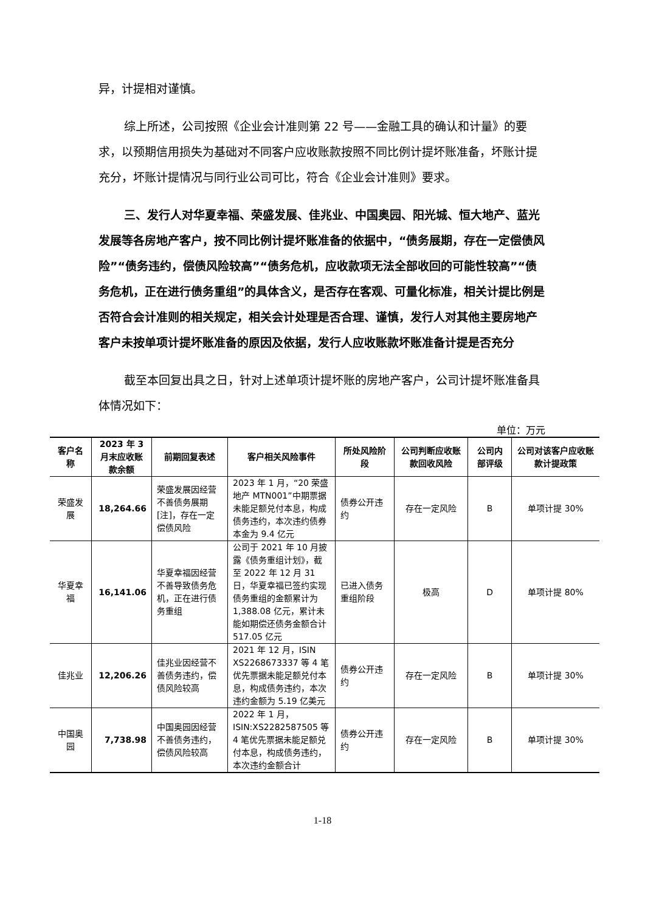异，计提相对谨慎。
综上所述，公司按照《企业会计准则第 22 号——金融工具的确认和计量》的要求，以预期信用损失为基础对不同客户应收账款按照不同比例计提坏账准备，坏账计提充分，坏账计提情况与同行业公司可比，符合《企业会计准则》要求。
三、发行人对华夏幸福、荣盛发展、佳兆业、中国奥园、阳光城、恒大地产、蓝光发展等各房地产客户，按不同比例计提坏账准备的依据中，“债务展期，存在一定偿债风险”“债务违约，偿债风险较高”“债务危机，应收款项无法全部收回的可能性较高”“债务危机，正在进行债务重组”的具体含义，是否存在客观、可量化标准，相关计提比例是否符合会计准则的相关规定，相关会计处理是否合理、谨慎，发行人对其他主要房地产客户未按单项计提坏账准备的原因及依据，发行人应收账款坏账准备计提是否充分
截至本回复出具之日，针对上述单项计提坏账的房地产客户，公司计提坏账准备具体情况如下：
单位：万元
| 客户名称 | 2023 年 3 月末应收账款余额 | 前期回复表述 | 客户相关风险事件 | 所处风险阶段 | 公司判断应收账款回收风险 | 公司内部评级 | 公司对该客户应收账款计提政策 |
| --- | --- | --- | --- | --- | --- | --- | --- |
| 荣盛发展 | 18,264.66 | 荣盛发展因经营不善债务展期[注]，存在一定偿债风险 | 2023 年 1 月，“20 荣盛地产 MTN001”中期票据未能足额兑付本息，构成债务违约，本次违约债券本金为 9.4 亿元 | 债券公开违约 | 存在一定风险 | B | 单项计提 30% |
| 华夏幸福 | 16,141.06 | 华夏幸福因经营不善导致债务危机，正在进行债务重组 | 公司于 2021 年 10 月披露《债务重组计划》，截至 2022 年 12 月 31 日，华夏幸福已签约实现债务重组的金额累计为 1,388.08 亿元，累计未能如期偿还债务金额合计 517.05 亿元 | 已进入债务重组阶段 | 极高 | D | 单项计提 80% |
| 佳兆业 | 12,206.26 | 佳兆业因经营不善债务违约，偿债风险较高 | 2021 年 12 月，ISIN XS2268673337 等 4 笔优先票据未能足额兑付本息，构成债务违约，本次违约金额为 5.19 亿美元 | 债券公开违约 | 存在一定风险 | B | 单项计提 30% |
| 中国奥园 | 7,738.98 | 中国奥园因经营不善债务违约，偿债风险较高 | 2022 年 1 月，ISIN:XS2282587505 等 4 笔优先票据未能足额兑付本息，构成债务违约，本次违约金额合计 | 债券公开违约 | 存在一定风险 | B | 单项计提 30% |
1-18